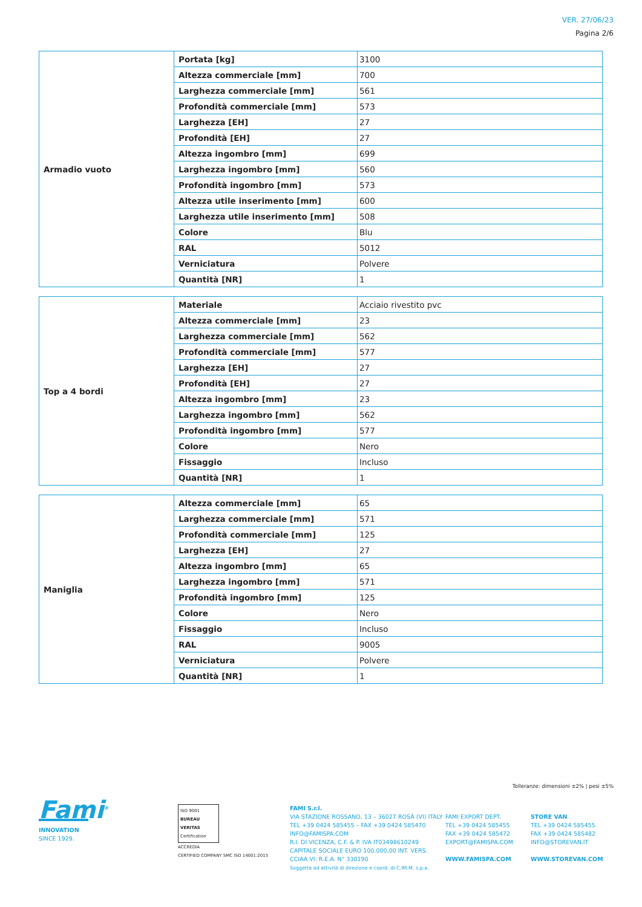VER. 27/06/23
Pagina 2/6
| Armadio vuoto | Portata [kg] | 3100 |
| | Altezza commerciale [mm] | 700 |
| | Larghezza commerciale [mm] | 561 |
| | Profondità commerciale [mm] | 573 |
| | Larghezza [EH] | 27 |
| | Profondità [EH] | 27 |
| | Altezza ingombro [mm] | 699 |
| | Larghezza ingombro [mm] | 560 |
| | Profondità ingombro [mm] | 573 |
| | Altezza utile inserimento [mm] | 600 |
| | Larghezza utile inserimento [mm] | 508 |
| | Colore | Blu |
| | RAL | 5012 |
| | Verniciatura | Polvere |
| | Quantità [NR] | 1 |
| Top a 4 bordi | Materiale | Acciaio rivestito pvc |
| | Altezza commerciale [mm] | 23 |
| | Larghezza commerciale [mm] | 562 |
| | Profondità commerciale [mm] | 577 |
| | Larghezza [EH] | 27 |
| | Profondità [EH] | 27 |
| | Altezza ingombro [mm] | 23 |
| | Larghezza ingombro [mm] | 562 |
| | Profondità ingombro [mm] | 577 |
| | Colore | Nero |
| | Fissaggio | Incluso |
| | Quantità [NR] | 1 |
| Maniglia | Altezza commerciale [mm] | 65 |
| | Larghezza commerciale [mm] | 571 |
| | Profondità commerciale [mm] | 125 |
| | Larghezza [EH] | 27 |
| | Altezza ingombro [mm] | 65 |
| | Larghezza ingombro [mm] | 571 |
| | Profondità ingombro [mm] | 125 |
| | Colore | Nero |
| | Fissaggio | Incluso |
| | RAL | 9005 |
| | Verniciatura | Polvere |
| | Quantità [NR] | 1 |
Tolleranze: dimensioni ±2% | pesi ±5%
Fami<sup>®</sup>
INNOVATION
SINCE 1929.
ISO 9001
BUREAU VERITAS
Certification
ACCREDIA
CERTIFIED COMPANY SMC ISO 14001:2015
FAMI S.r.l.
VIA STAZIONE ROSSANO, 13 – 36027 ROSÀ (VI) ITALY
TEL +39 0424 585455 – FAX +39 0424 585470
INFO@FAMISPA.COM
R.I. DI VICENZA, C.F. & P. IVA IT03498610249
CAPITALE SOCIALE EURO 100.000,00 INT. VERS.
CCIAA VI: R.E.A. N° 330190
Soggetta ad attività di direzione e coord. di C.IM.M. s.p.a.
FAMI EXPORT DEPT.
TEL +39 0424 585455
FAX +39 0424 585472
EXPORT@FAMISPA.COM
WWW.FAMISPA.COM
STORE VAN
TEL +39 0424 585455
FAX +39 0424 585482
INFO@STOREVAN.IT
WWW.STOREVAN.COM